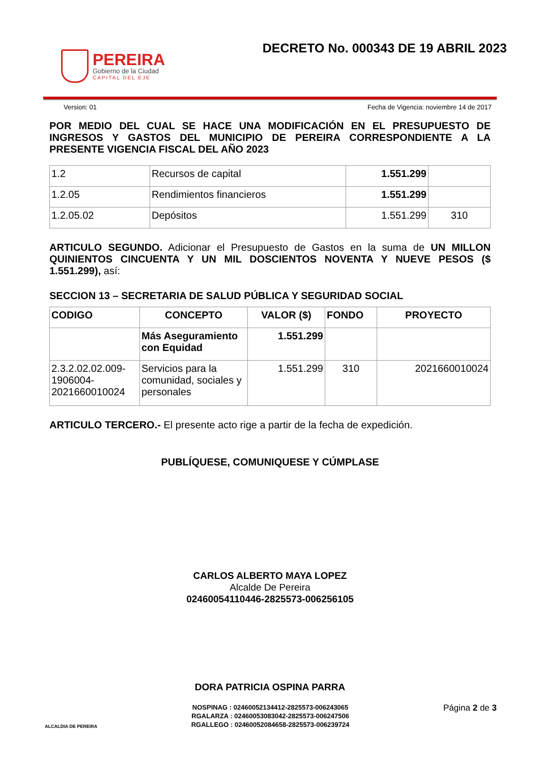PEREIRA
Gobierno de la Ciudad
CAPITAL DEL EJE
DECRETO No. 000343 DE 19 ABRIL 2023
Version: 01 Fecha de Vigencia: noviembre 14 de 2017
POR MEDIO DEL CUAL SE HACE UNA MODIFICACIÓN EN EL PRESUPUESTO DE INGRESOS Y GASTOS DEL MUNICIPIO DE PEREIRA CORRESPONDIENTE A LA PRESENTE VIGENCIA FISCAL DEL AÑO 2023
| 1.2 | Recursos de capital | 1.551.299 | |
| 1.2.05 | Rendimientos financieros | 1.551.299 | |
| 1.2.05.02 | Depósitos | 1.551.299 | 310 |
ARTICULO SEGUNDO. Adicionar el Presupuesto de Gastos en la suma de UN MILLON QUINIENTOS CINCUENTA Y UN MIL DOSCIENTOS NOVENTA Y NUEVE PESOS ($ 1.551.299), así:
SECCION 13 – SECRETARIA DE SALUD PÚBLICA Y SEGURIDAD SOCIAL
| CODIGO | CONCEPTO | VALOR ($) | FONDO | PROYECTO |
| --- | --- | --- | --- | --- |
| | Más Aseguramiento con Equidad | 1.551.299 | | |
| 2.3.2.02.02.009-1906004-2021660010024 | Servicios para la comunidad, sociales y personales | 1.551.299 | 310 | 2021660010024 |
ARTICULO TERCERO.- El presente acto rige a partir de la fecha de expedición.
PUBLÍQUESE, COMUNIQUESE Y CÚMPLASE
CARLOS ALBERTO MAYA LOPEZ
Alcalde De Pereira
02460054110446-2825573-006256105
DORA PATRICIA OSPINA PARRA
ALCALDIA DE PEREIRA
NOSPINAG : 02460052134412-2825573-006243065
RGALARZA : 02460053083042-2825573-006247506
RGALLEGO : 02460052084658-2825573-006239724
Página 2 de 3